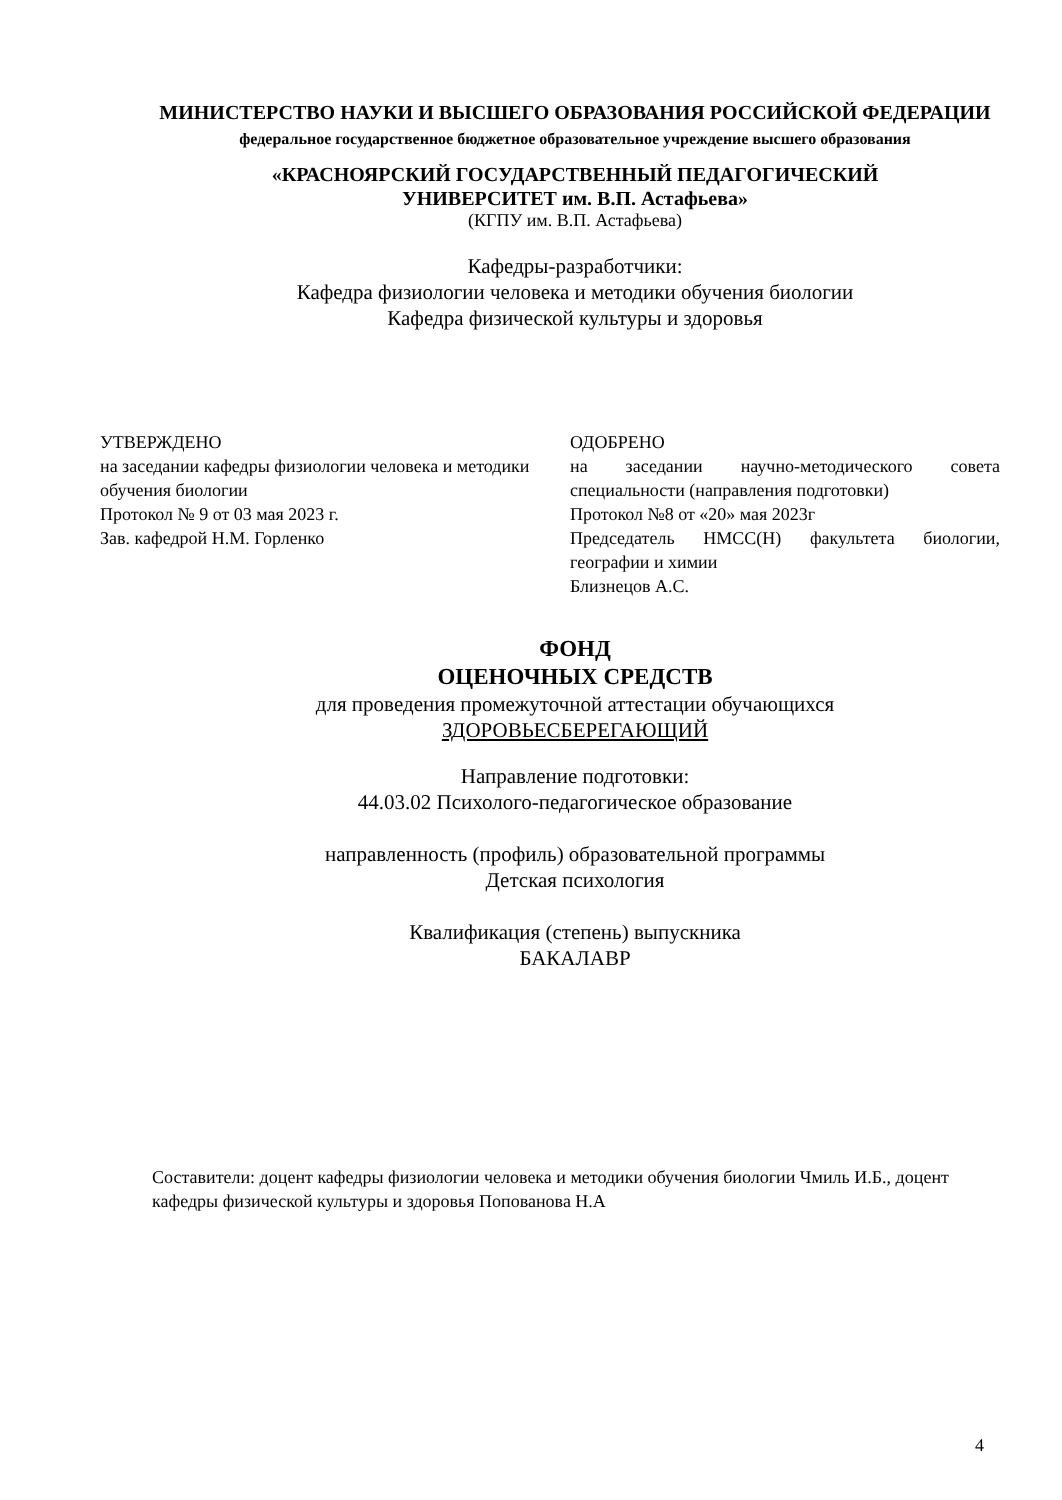МИНИСТЕРСТВО НАУКИ И ВЫСШЕГО ОБРАЗОВАНИЯ РОССИЙСКОЙ ФЕДЕРАЦИИ
федеральное государственное бюджетное образовательное учреждение высшего образования
«КРАСНОЯРСКИЙ ГОСУДАРСТВЕННЫЙ ПЕДАГОГИЧЕСКИЙ
УНИВЕРСИТЕТ им. В.П. Астафьева»
(КГПУ им. В.П. Астафьева)
Кафедры-разработчики:
Кафедра физиологии человека и методики обучения биологии
Кафедра физической культуры и здоровья
УТВЕРЖДЕНО
на заседании кафедры физиологии человека и методики обучения биологии
Протокол № 9 от 03 мая 2023 г.
Зав. кафедрой Н.М. Горленко
ОДОБРЕНО
на заседании научно-методического совета специальности (направления подготовки)
Протокол №8 от «20» мая 2023г
Председатель НМСС(Н) факультета биологии, географии и химии
Близнецов А.С.
ФОНД
ОЦЕНОЧНЫХ СРЕДСТВ
для проведения промежуточной аттестации обучающихся
ЗДОРОВЬЕСБЕРЕГАЮЩИЙ
Направление подготовки:
44.03.02 Психолого-педагогическое образование
направленность (профиль) образовательной программы
Детская психология
Квалификация (степень) выпускника
БАКАЛАВР
Составители: доцент кафедры физиологии человека и методики обучения биологии Чмиль И.Б., доцент кафедры физической культуры и здоровья Попованова Н.А
4